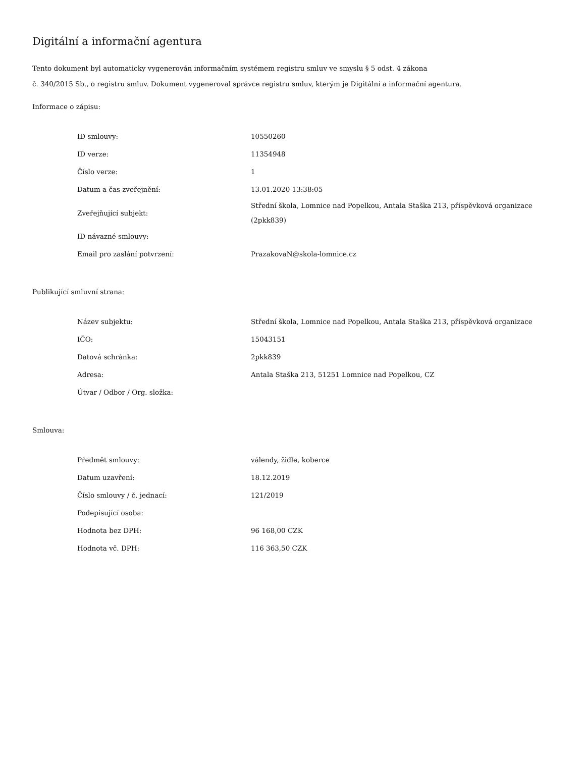Digitální a informační agentura
Tento dokument byl automaticky vygenerován informačním systémem registru smluv ve smyslu § 5 odst. 4 zákona
č. 340/2015 Sb., o registru smluv. Dokument vygeneroval správce registru smluv, kterým je Digitální a informační agentura.
Informace o zápisu:
| ID smlouvy: | 10550260 |
| ID verze: | 11354948 |
| Číslo verze: | 1 |
| Datum a čas zveřejnění: | 13.01.2020 13:38:05 |
| Zveřejňující subjekt: | Střední škola, Lomnice nad Popelkou, Antala Staška 213, příspěvková organizace (2pkk839) |
| ID návazné smlouvy: | |
| Email pro zaslání potvrzení: | PrazakovaN@skola-lomnice.cz |
Publikující smluvní strana:
| Název subjektu: | Střední škola, Lomnice nad Popelkou, Antala Staška 213, příspěvková organizace |
| IČO: | 15043151 |
| Datová schránka: | 2pkk839 |
| Adresa: | Antala Staška 213, 51251 Lomnice nad Popelkou, CZ |
| Útvar / Odbor / Org. složka: | |
Smlouva:
| Předmět smlouvy: | válendy, židle, koberce |
| Datum uzavření: | 18.12.2019 |
| Číslo smlouvy / č. jednací: | 121/2019 |
| Podepisující osoba: | |
| Hodnota bez DPH: | 96 168,00 CZK |
| Hodnota vč. DPH: | 116 363,50 CZK |